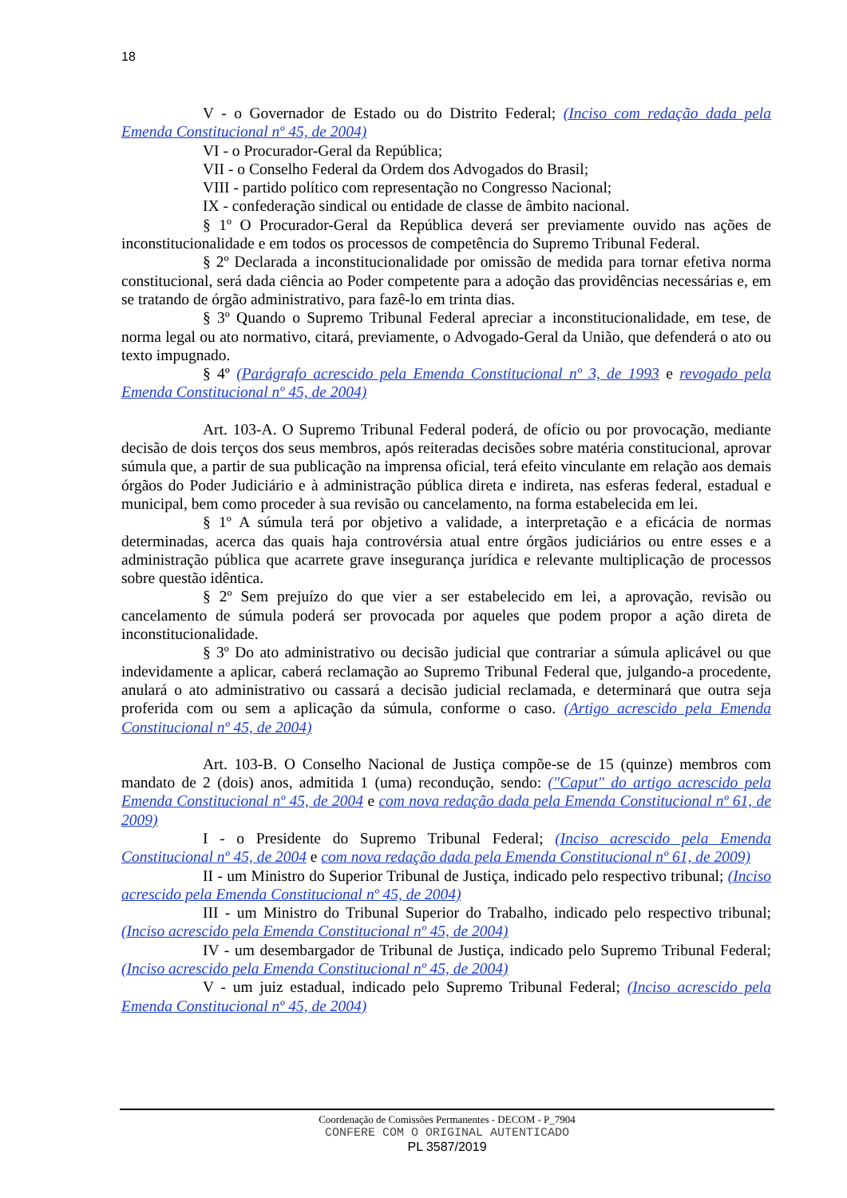18
V - o Governador de Estado ou do Distrito Federal; (Inciso com redação dada pela Emenda Constitucional nº 45, de 2004)
VI - o Procurador-Geral da República;
VII - o Conselho Federal da Ordem dos Advogados do Brasil;
VIII - partido político com representação no Congresso Nacional;
IX - confederação sindical ou entidade de classe de âmbito nacional.
§ 1º O Procurador-Geral da República deverá ser previamente ouvido nas ações de inconstitucionalidade e em todos os processos de competência do Supremo Tribunal Federal.
§ 2º Declarada a inconstitucionalidade por omissão de medida para tornar efetiva norma constitucional, será dada ciência ao Poder competente para a adoção das providências necessárias e, em se tratando de órgão administrativo, para fazê-lo em trinta dias.
§ 3º Quando o Supremo Tribunal Federal apreciar a inconstitucionalidade, em tese, de norma legal ou ato normativo, citará, previamente, o Advogado-Geral da União, que defenderá o ato ou texto impugnado.
§ 4º (Parágrafo acrescido pela Emenda Constitucional nº 3, de 1993 e revogado pela Emenda Constitucional nº 45, de 2004)
Art. 103-A. O Supremo Tribunal Federal poderá, de ofício ou por provocação, mediante decisão de dois terços dos seus membros, após reiteradas decisões sobre matéria constitucional, aprovar súmula que, a partir de sua publicação na imprensa oficial, terá efeito vinculante em relação aos demais órgãos do Poder Judiciário e à administração pública direta e indireta, nas esferas federal, estadual e municipal, bem como proceder à sua revisão ou cancelamento, na forma estabelecida em lei.
§ 1º A súmula terá por objetivo a validade, a interpretação e a eficácia de normas determinadas, acerca das quais haja controvérsia atual entre órgãos judiciários ou entre esses e a administração pública que acarrete grave insegurança jurídica e relevante multiplicação de processos sobre questão idêntica.
§ 2º Sem prejuízo do que vier a ser estabelecido em lei, a aprovação, revisão ou cancelamento de súmula poderá ser provocada por aqueles que podem propor a ação direta de inconstitucionalidade.
§ 3º Do ato administrativo ou decisão judicial que contrariar a súmula aplicável ou que indevidamente a aplicar, caberá reclamação ao Supremo Tribunal Federal que, julgando-a procedente, anulará o ato administrativo ou cassará a decisão judicial reclamada, e determinará que outra seja proferida com ou sem a aplicação da súmula, conforme o caso. (Artigo acrescido pela Emenda Constitucional nº 45, de 2004)
Art. 103-B. O Conselho Nacional de Justiça compõe-se de 15 (quinze) membros com mandato de 2 (dois) anos, admitida 1 (uma) recondução, sendo: ("Caput" do artigo acrescido pela Emenda Constitucional nº 45, de 2004 e com nova redação dada pela Emenda Constitucional nº 61, de 2009)
I - o Presidente do Supremo Tribunal Federal; (Inciso acrescido pela Emenda Constitucional nº 45, de 2004 e com nova redação dada pela Emenda Constitucional nº 61, de 2009)
II - um Ministro do Superior Tribunal de Justiça, indicado pelo respectivo tribunal; (Inciso acrescido pela Emenda Constitucional nº 45, de 2004)
III - um Ministro do Tribunal Superior do Trabalho, indicado pelo respectivo tribunal; (Inciso acrescido pela Emenda Constitucional nº 45, de 2004)
IV - um desembargador de Tribunal de Justiça, indicado pelo Supremo Tribunal Federal; (Inciso acrescido pela Emenda Constitucional nº 45, de 2004)
V - um juiz estadual, indicado pelo Supremo Tribunal Federal; (Inciso acrescido pela Emenda Constitucional nº 45, de 2004)
Coordenação de Comissões Permanentes - DECOM - P_7904
CONFERE COM O ORIGINAL AUTENTICADO
PL 3587/2019